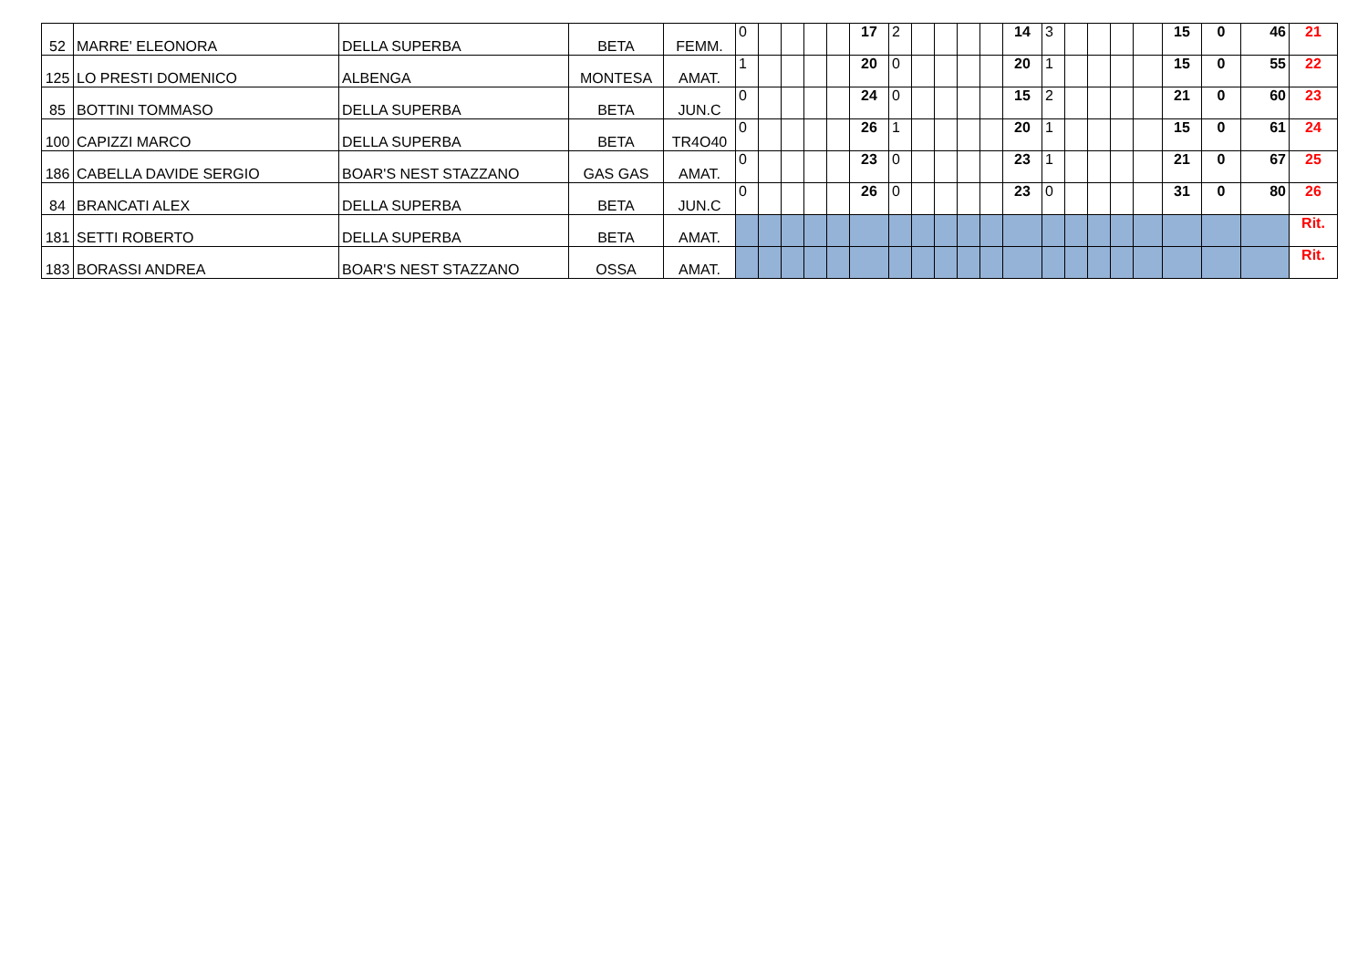| 52 | MARRE' ELEONORA | DELLA SUPERBA | BETA | FEMM. | 0 | | | | | 17 | 2 | | | | | 14 | 3 | | | | | 15 | 0 | 46 | 21 |
| 125 | LO PRESTI DOMENICO | ALBENGA | MONTESA | AMAT. | 1 | | | | | 20 | 0 | | | | | 20 | 1 | | | | | 15 | 0 | 55 | 22 |
| 85 | BOTTINI TOMMASO | DELLA SUPERBA | BETA | JUN.C | 0 | | | | | 24 | 0 | | | | | 15 | 2 | | | | | 21 | 0 | 60 | 23 |
| 100 | CAPIZZI MARCO | DELLA SUPERBA | BETA | TR4O40 | 0 | | | | | 26 | 1 | | | | | 20 | 1 | | | | | 15 | 0 | 61 | 24 |
| 186 | CABELLA DAVIDE SERGIO | BOAR'S NEST STAZZANO | GAS GAS | AMAT. | 0 | | | | | 23 | 0 | | | | | 23 | 1 | | | | | 21 | 0 | 67 | 25 |
| 84 | BRANCATI ALEX | DELLA SUPERBA | BETA | JUN.C | 0 | | | | | 26 | 0 | | | | | 23 | 0 | | | | | 31 | 0 | 80 | 26 |
| 181 | SETTI ROBERTO | DELLA SUPERBA | BETA | AMAT. | | | | | | | | | | | | | | | | | | | | | Rit. |
| 183 | BORASSI ANDREA | BOAR'S NEST STAZZANO | OSSA | AMAT. | | | | | | | | | | | | | | | | | | | | | Rit. |